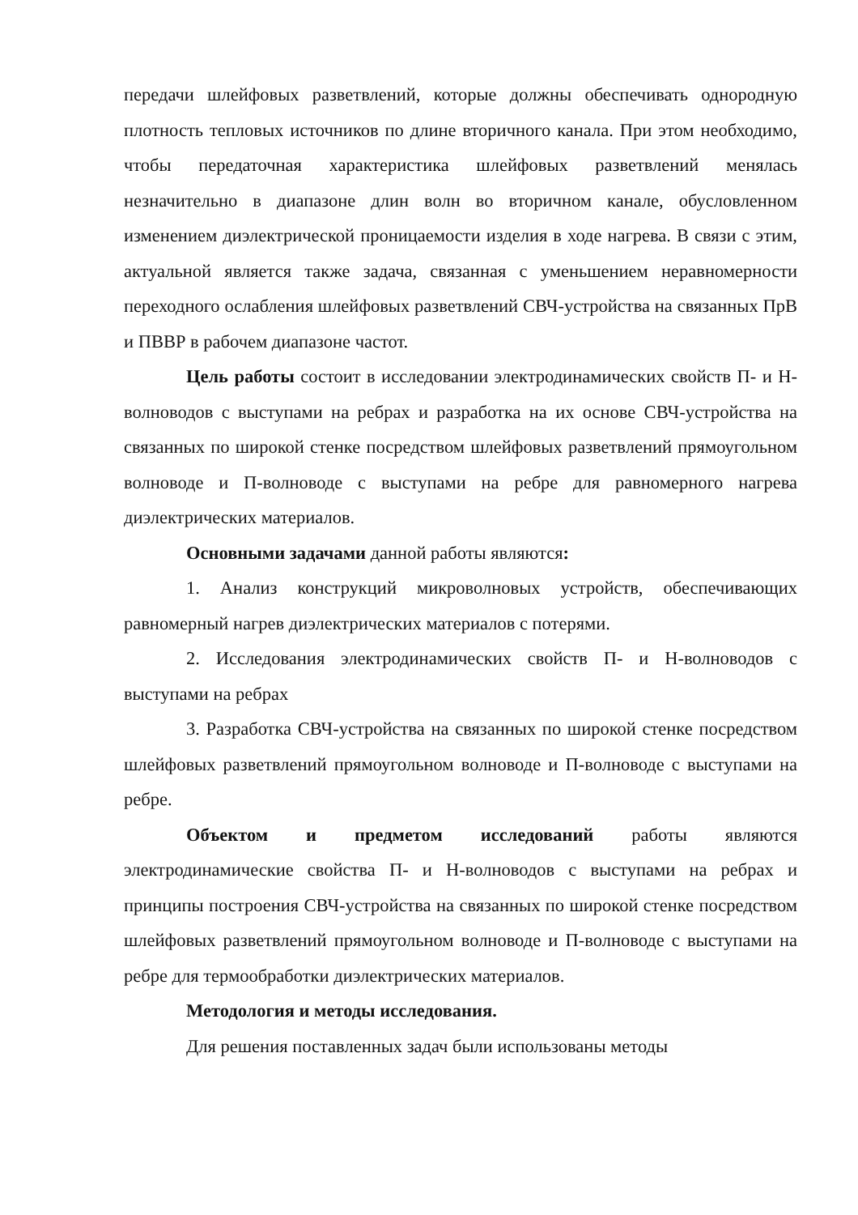передачи шлейфовых разветвлений, которые должны обеспечивать однородную плотность тепловых источников по длине вторичного канала. При этом необходимо, чтобы передаточная характеристика шлейфовых разветвлений менялась незначительно в диапазоне длин волн во вторичном канале, обусловленном изменением диэлектрической проницаемости изделия в ходе нагрева. В связи с этим, актуальной является также задача, связанная с уменьшением неравномерности переходного ослабления шлейфовых разветвлений СВЧ-устройства на связанных ПрВ и ПВВР в рабочем диапазоне частот.
Цель работы состоит в исследовании электродинамических свойств П- и Н-волноводов с выступами на ребрах и разработка на их основе СВЧ-устройства на связанных по широкой стенке посредством шлейфовых разветвлений прямоугольном волноводе и П-волноводе с выступами на ребре для равномерного нагрева диэлектрических материалов.
Основными задачами данной работы являются:
1. Анализ конструкций микроволновых устройств, обеспечивающих равномерный нагрев диэлектрических материалов с потерями.
2. Исследования электродинамических свойств П- и Н-волноводов с выступами на ребрах
3. Разработка СВЧ-устройства на связанных по широкой стенке посредством шлейфовых разветвлений прямоугольном волноводе и П-волноводе с выступами на ребре.
Объектом и предметом исследований работы являются электродинамические свойства П- и Н-волноводов с выступами на ребрах и принципы построения СВЧ-устройства на связанных по широкой стенке посредством шлейфовых разветвлений прямоугольном волноводе и П-волноводе с выступами на ребре для термообработки диэлектрических материалов.
Методология и методы исследования.
Для решения поставленных задач были использованы методы